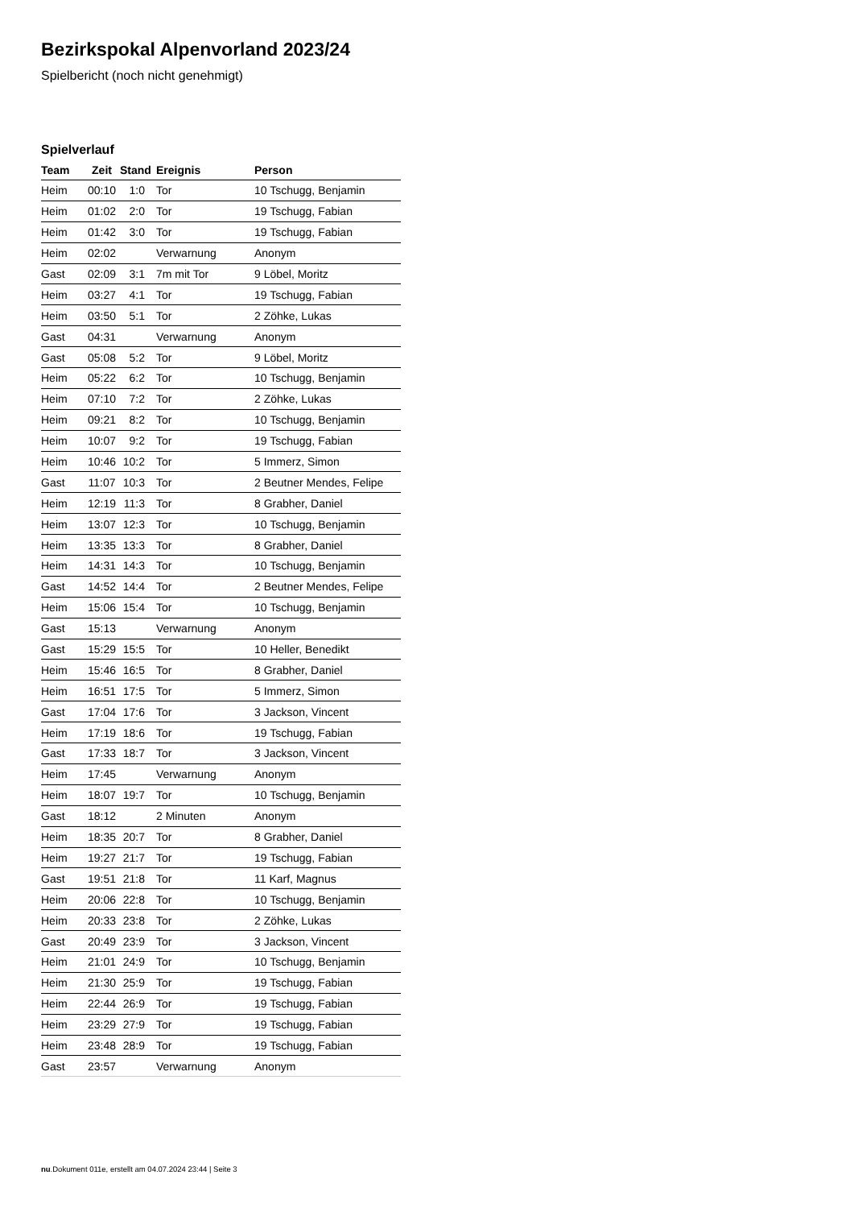Bezirkspokal Alpenvorland 2023/24
Spielbericht (noch nicht genehmigt)
Spielverlauf
| Team | Zeit | Stand | Ereignis | Person |
| --- | --- | --- | --- | --- |
| Heim | 00:10 | 1:0 | Tor | 10 Tschugg, Benjamin |
| Heim | 01:02 | 2:0 | Tor | 19 Tschugg, Fabian |
| Heim | 01:42 | 3:0 | Tor | 19 Tschugg, Fabian |
| Heim | 02:02 | | Verwarnung | Anonym |
| Gast | 02:09 | 3:1 | 7m mit Tor | 9 Löbel, Moritz |
| Heim | 03:27 | 4:1 | Tor | 19 Tschugg, Fabian |
| Heim | 03:50 | 5:1 | Tor | 2 Zöhke, Lukas |
| Gast | 04:31 | | Verwarnung | Anonym |
| Gast | 05:08 | 5:2 | Tor | 9 Löbel, Moritz |
| Heim | 05:22 | 6:2 | Tor | 10 Tschugg, Benjamin |
| Heim | 07:10 | 7:2 | Tor | 2 Zöhke, Lukas |
| Heim | 09:21 | 8:2 | Tor | 10 Tschugg, Benjamin |
| Heim | 10:07 | 9:2 | Tor | 19 Tschugg, Fabian |
| Heim | 10:46 | 10:2 | Tor | 5 Immerz, Simon |
| Gast | 11:07 | 10:3 | Tor | 2 Beutner Mendes, Felipe |
| Heim | 12:19 | 11:3 | Tor | 8 Grabher, Daniel |
| Heim | 13:07 | 12:3 | Tor | 10 Tschugg, Benjamin |
| Heim | 13:35 | 13:3 | Tor | 8 Grabher, Daniel |
| Heim | 14:31 | 14:3 | Tor | 10 Tschugg, Benjamin |
| Gast | 14:52 | 14:4 | Tor | 2 Beutner Mendes, Felipe |
| Heim | 15:06 | 15:4 | Tor | 10 Tschugg, Benjamin |
| Gast | 15:13 | | Verwarnung | Anonym |
| Gast | 15:29 | 15:5 | Tor | 10 Heller, Benedikt |
| Heim | 15:46 | 16:5 | Tor | 8 Grabher, Daniel |
| Heim | 16:51 | 17:5 | Tor | 5 Immerz, Simon |
| Gast | 17:04 | 17:6 | Tor | 3 Jackson, Vincent |
| Heim | 17:19 | 18:6 | Tor | 19 Tschugg, Fabian |
| Gast | 17:33 | 18:7 | Tor | 3 Jackson, Vincent |
| Heim | 17:45 | | Verwarnung | Anonym |
| Heim | 18:07 | 19:7 | Tor | 10 Tschugg, Benjamin |
| Gast | 18:12 | | 2 Minuten | Anonym |
| Heim | 18:35 | 20:7 | Tor | 8 Grabher, Daniel |
| Heim | 19:27 | 21:7 | Tor | 19 Tschugg, Fabian |
| Gast | 19:51 | 21:8 | Tor | 11 Karf, Magnus |
| Heim | 20:06 | 22:8 | Tor | 10 Tschugg, Benjamin |
| Heim | 20:33 | 23:8 | Tor | 2 Zöhke, Lukas |
| Gast | 20:49 | 23:9 | Tor | 3 Jackson, Vincent |
| Heim | 21:01 | 24:9 | Tor | 10 Tschugg, Benjamin |
| Heim | 21:30 | 25:9 | Tor | 19 Tschugg, Fabian |
| Heim | 22:44 | 26:9 | Tor | 19 Tschugg, Fabian |
| Heim | 23:29 | 27:9 | Tor | 19 Tschugg, Fabian |
| Heim | 23:48 | 28:9 | Tor | 19 Tschugg, Fabian |
| Gast | 23:57 | | Verwarnung | Anonym |
nu.Dokument 011e, erstellt am 04.07.2024 23:44 | Seite 3